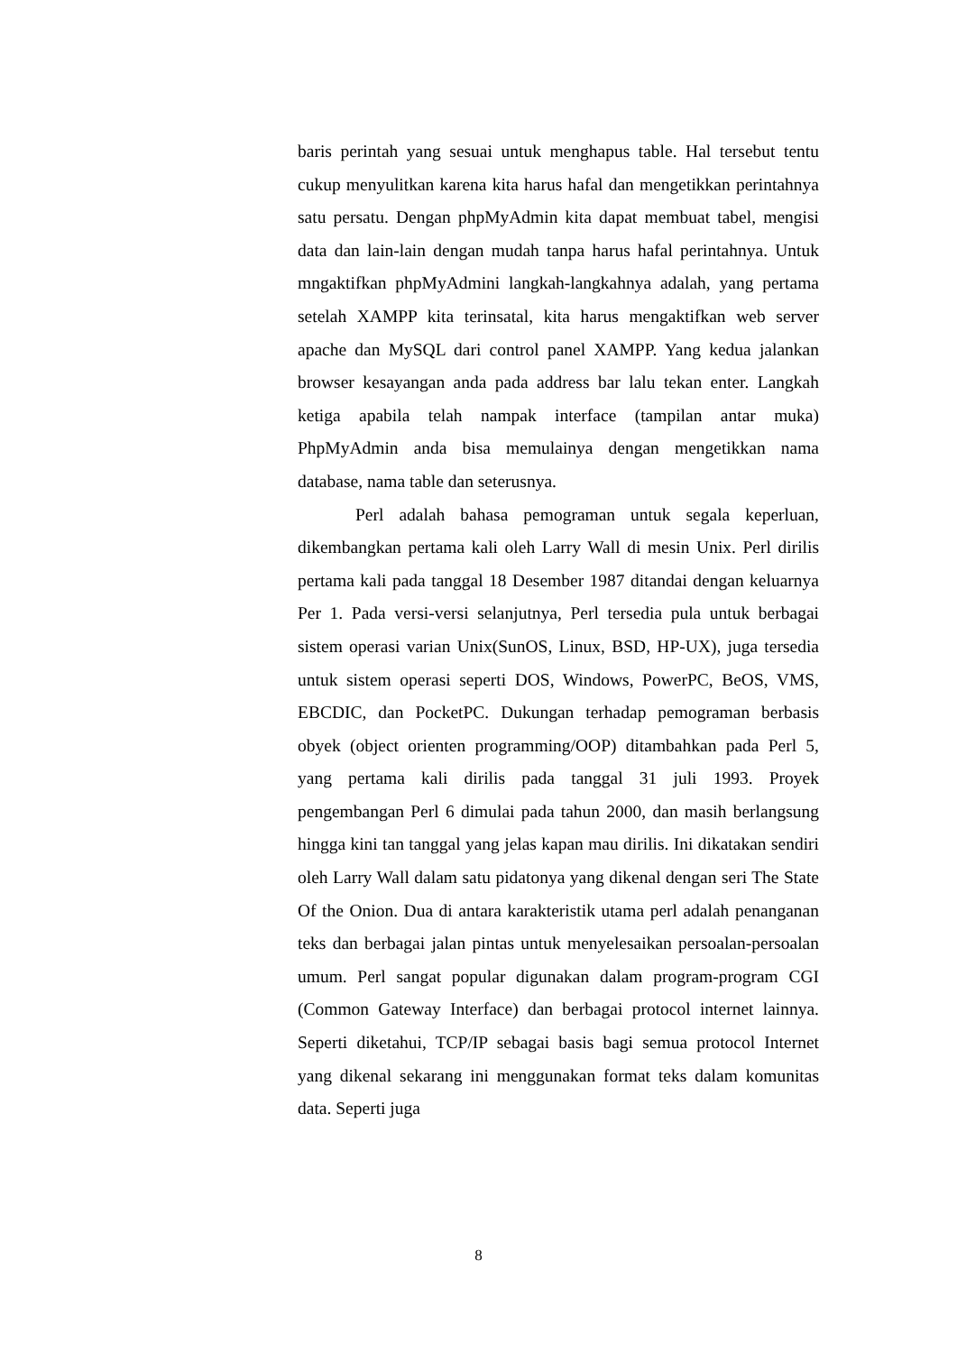baris perintah yang sesuai untuk menghapus table. Hal tersebut tentu cukup menyulitkan karena kita harus hafal dan mengetikkan perintahnya satu persatu. Dengan phpMyAdmin kita dapat membuat tabel, mengisi data dan lain-lain dengan mudah tanpa harus hafal perintahnya. Untuk mngaktifkan phpMyAdmini langkah-langkahnya adalah, yang pertama setelah XAMPP kita terinsatal, kita harus mengaktifkan web server apache dan MySQL dari control panel XAMPP. Yang kedua jalankan browser kesayangan anda pada address bar lalu tekan enter. Langkah ketiga apabila telah nampak interface (tampilan antar muka) PhpMyAdmin anda bisa memulainya dengan mengetikkan nama database, nama table dan seterusnya.
Perl adalah bahasa pemograman untuk segala keperluan, dikembangkan pertama kali oleh Larry Wall di mesin Unix. Perl dirilis pertama kali pada tanggal 18 Desember 1987 ditandai dengan keluarnya Per 1. Pada versi-versi selanjutnya, Perl tersedia pula untuk berbagai sistem operasi varian Unix(SunOS, Linux, BSD, HP-UX), juga tersedia untuk sistem operasi seperti DOS, Windows, PowerPC, BeOS, VMS, EBCDIC, dan PocketPC. Dukungan terhadap pemograman berbasis obyek (object orienten programming/OOP) ditambahkan pada Perl 5, yang pertama kali dirilis pada tanggal 31 juli 1993. Proyek pengembangan Perl 6 dimulai pada tahun 2000, dan masih berlangsung hingga kini tan tanggal yang jelas kapan mau dirilis. Ini dikatakan sendiri oleh Larry Wall dalam satu pidatonya yang dikenal dengan seri The State Of the Onion. Dua di antara karakteristik utama perl adalah penanganan teks dan berbagai jalan pintas untuk menyelesaikan persoalan-persoalan umum. Perl sangat popular digunakan dalam program-program CGI (Common Gateway Interface) dan berbagai protocol internet lainnya. Seperti diketahui, TCP/IP sebagai basis bagi semua protocol Internet yang dikenal sekarang ini menggunakan format teks dalam komunitas data. Seperti juga
8